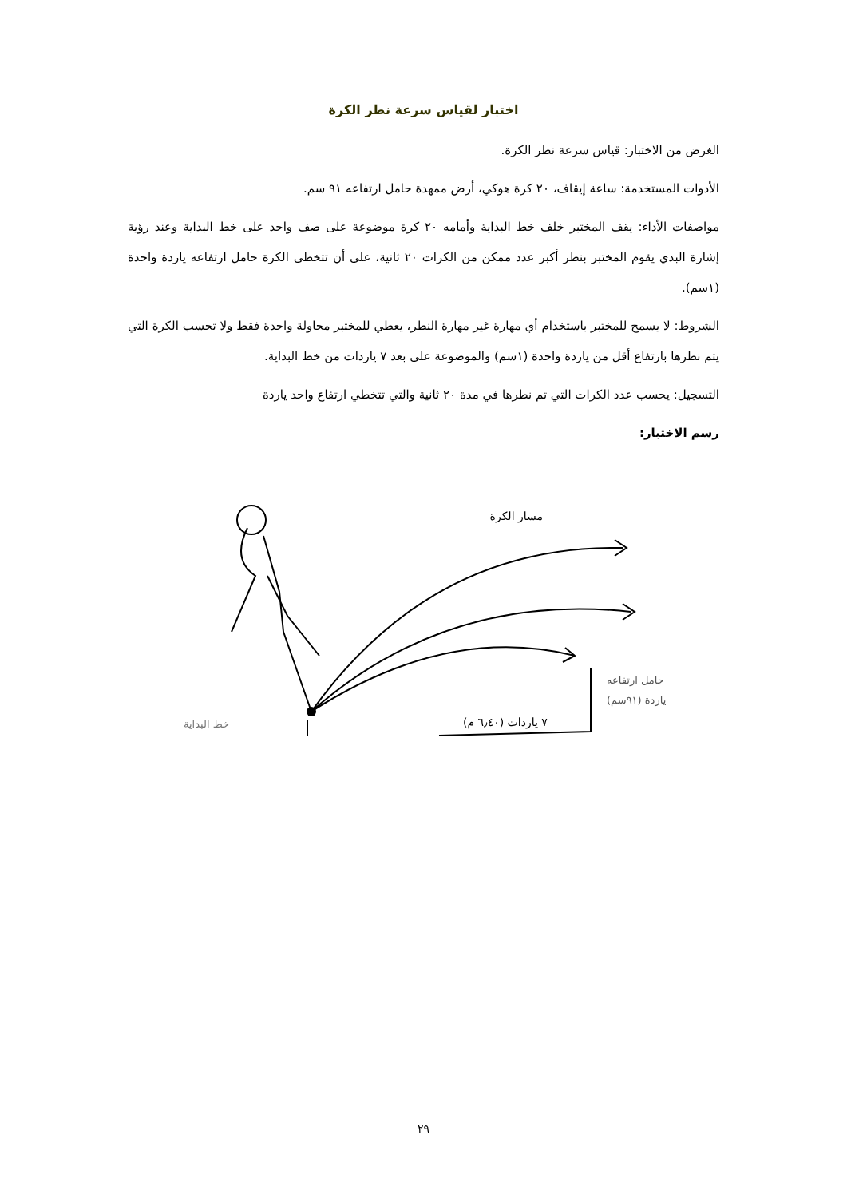اختبار لقياس سرعة نطر الكرة
الغرض من الاختبار: قياس سرعة نطر الكرة.
الأدوات المستخدمة: ساعة إيقاف، ٢٠ كرة هوكي، أرض ممهدة حامل ارتفاعه ٩١ سم.
مواصفات الأداء: يقف المختبر خلف خط البداية وأمامه ٢٠ كرة موضوعة على صف واحد على خط البداية وعند رؤية إشارة البدي يقوم المختبر بنطر أكبر عدد ممكن من الكرات ٢٠ ثانية، على أن تتخطى الكرة حامل ارتفاعه ياردة واحدة (١سم).
الشروط: لا يسمح للمختبر باستخدام أي مهارة غير مهارة النطر، يعطي للمختبر محاولة واحدة فقط ولا تحسب الكرة التي يتم نطرها بارتفاع أقل من ياردة واحدة (١سم) والموضوعة على بعد ٧ ياردات من خط البداية.
التسجيل: يحسب عدد الكرات التي تم نطرها في مدة ٢٠ ثانية والتي تتخطي ارتفاع واحد ياردة
رسم الاختبار:
مسار الكرة
خط البداية
حامل ارتفاعه
ياردة (٩١سم)
٧ ياردات (٦٫٤٠ م)
٢٩